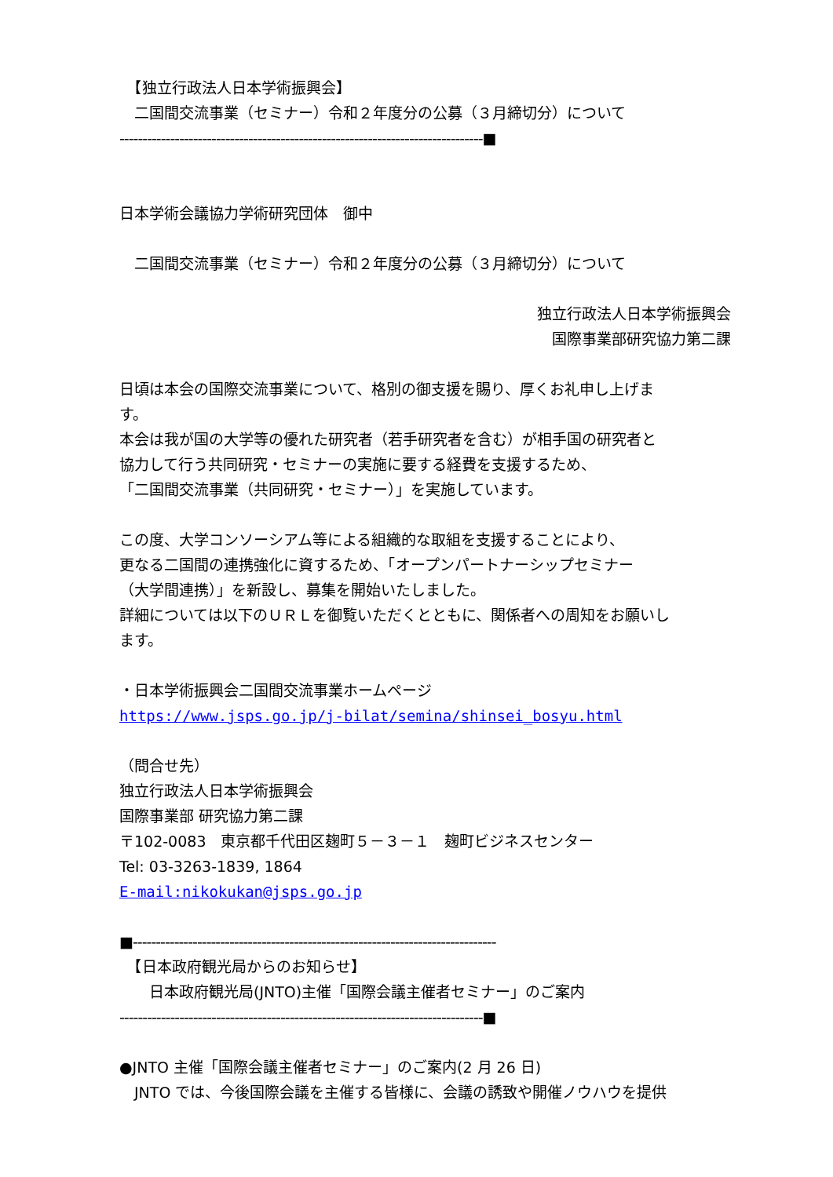【独立行政法人日本学術振興会】
　二国間交流事業（セミナー）令和２年度分の公募（３月締切分）について
-------------------------------------------------------------------------------■
日本学術会議協力学術研究団体　御中
　二国間交流事業（セミナー）令和２年度分の公募（３月締切分）について
独立行政法人日本学術振興会
国際事業部研究協力第二課
日頃は本会の国際交流事業について、格別の御支援を賜り、厚くお礼申し上げま
す。
本会は我が国の大学等の優れた研究者（若手研究者を含む）が相手国の研究者と
協力して行う共同研究・セミナーの実施に要する経費を支援するため、
「二国間交流事業（共同研究・セミナー）」を実施しています。
この度、大学コンソーシアム等による組織的な取組を支援することにより、
更なる二国間の連携強化に資するため、「オープンパートナーシップセミナー
（大学間連携）」を新設し、募集を開始いたしました。
詳細については以下のＵＲＬを御覧いただくとともに、関係者への周知をお願いし
ます。
・日本学術振興会二国間交流事業ホームページ
https://www.jsps.go.jp/j-bilat/semina/shinsei_bosyu.html
（問合せ先）
独立行政法人日本学術振興会
国際事業部 研究協力第二課
〒102-0083　東京都千代田区麹町５－３－１　麹町ビジネスセンター
Tel: 03-3263-1839, 1864
E-mail:nikokukan@jsps.go.jp
■-------------------------------------------------------------------------------
　【日本政府観光局からのお知らせ】
　　日本政府観光局(JNTO)主催「国際会議主催者セミナー」のご案内
-------------------------------------------------------------------------------■
●JNTO 主催「国際会議主催者セミナー」のご案内(2 月 26 日)
　JNTO では、今後国際会議を主催する皆様に、会議の誘致や開催ノウハウを提供